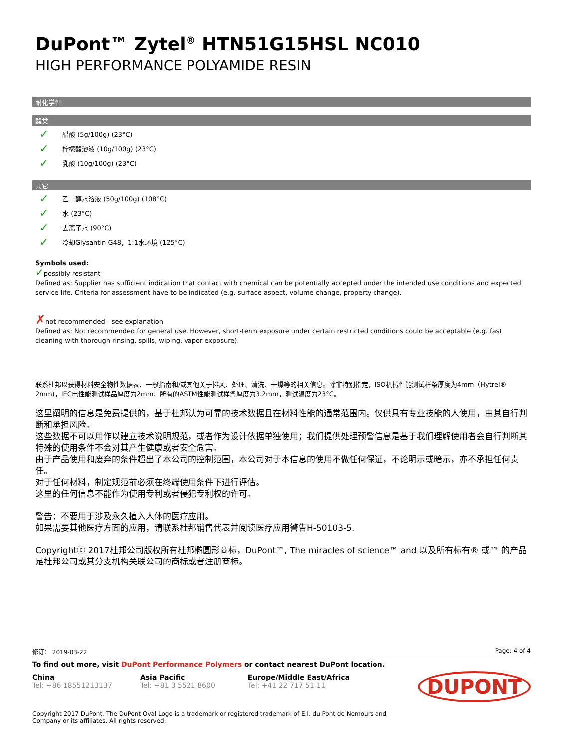DuPont™ Zytel<sup>®</sup> HTN51G15HSL NC010
HIGH PERFORMANCE POLYAMIDE RESIN
耐化学性
酸类
✓ 醋酸 (5g/100g) (23°C)
✓ 柠檬酸溶液 (10g/100g) (23°C)
✓ 乳酸 (10g/100g) (23°C)
其它
✓ 乙二醇水溶液 (50g/100g) (108°C)
✓ 水 (23°C)
✓ 去离子水 (90°C)
✓ 冷却Glysantin G48，1:1水环境 (125°C)
Symbols used:
✓possibly resistant
Defined as: Supplier has sufficient indication that contact with chemical can be potentially accepted under the intended use conditions and expected service life. Criteria for assessment have to be indicated (e.g. surface aspect, volume change, property change).
✗not recommended - see explanation
Defined as: Not recommended for general use. However, short-term exposure under certain restricted conditions could be acceptable (e.g. fast cleaning with thorough rinsing, spills, wiping, vapor exposure).
联系杜邦以获得材料安全物性数据表、一般指南和/或其他关于排风、处理、清洗、干燥等的相关信息。除非特别指定，ISO机械性能测试样条厚度为4mm（Hytrel® 2mm)，IEC电性能测试样品厚度为2mm，所有的ASTM性能测试样条厚度为3.2mm，测试温度为23°C。
这里阐明的信息是免费提供的，基于杜邦认为可靠的技术数据且在材料性能的通常范围内。仅供具有专业技能的人使用，由其自行判断和承担风险。
这些数据不可以用作以建立技术说明规范，或者作为设计依据单独使用；我们提供处理预警信息是基于我们理解使用者会自行判断其特殊的使用条件不会对其产生健康或者安全危害。
由于产品使用和废弃的条件超出了本公司的控制范围，本公司对于本信息的使用不做任何保证，不论明示或暗示，亦不承担任何责任。
对于任何材料，制定规范前必须在终端使用条件下进行评估。
这里的任何信息不能作为使用专利或者侵犯专利权的许可。
警告：不要用于涉及永久植入人体的医疗应用。
如果需要其他医疗方面的应用，请联系杜邦销售代表并阅读医疗应用警告H-50103-5.
Copyrightⓒ 2017杜邦公司版权所有杜邦椭圆形商标，DuPont™, The miracles of science™ and 以及所有标有® 或™ 的产品是杜邦公司或其分支机构关联公司的商标或者注册商标。
修订： 2019-03-22 Page: 4 of 4
To find out more, visit DuPont Performance Polymers or contact nearest DuPont location.
China
Tel: +86 18551213137
Asia Pacific
Tel: +81 3 5521 8600
Europe/Middle East/Africa
Tel: +41 22 717 51 11
DUPONT
Copyright 2017 DuPont. The DuPont Oval Logo is a trademark or registered trademark of E.I. du Pont de Nemours and Company or its affiliates. All rights reserved.